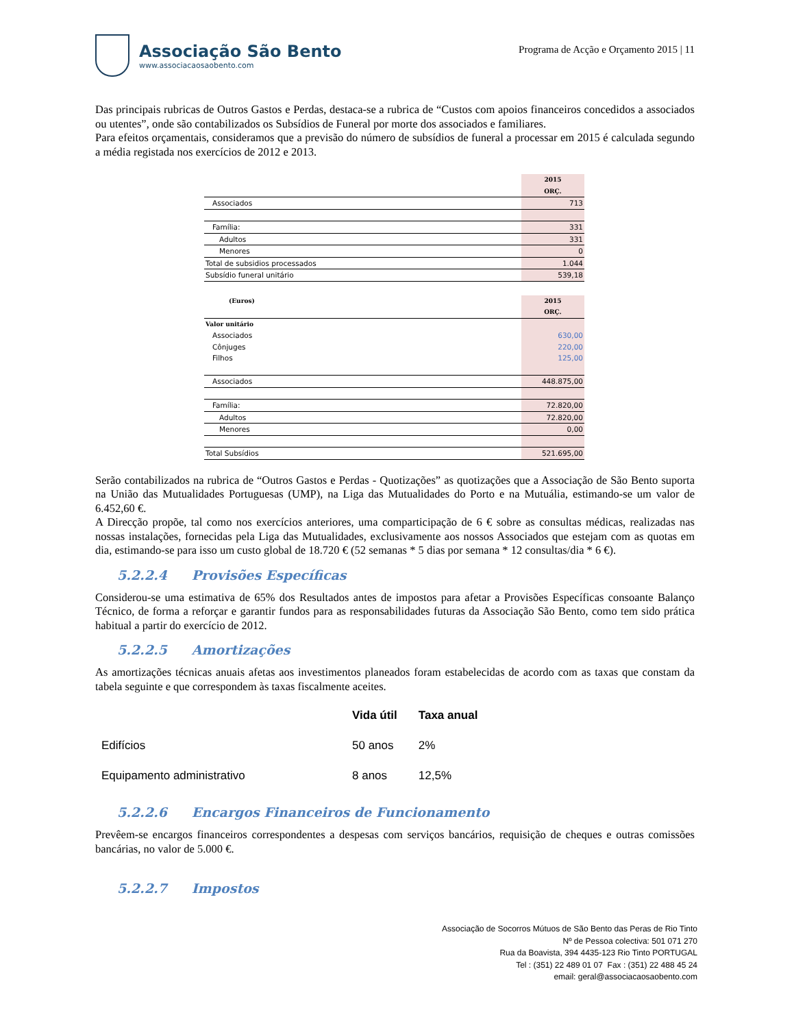Associação São Bento
www.associacaosaobento.com
Programa de Acção e Orçamento 2015 | 11
Das principais rubricas de Outros Gastos e Perdas, destaca-se a rubrica de “Custos com apoios financeiros concedidos a associados ou utentes”, onde são contabilizados os Subsídios de Funeral por morte dos associados e familiares.
Para efeitos orçamentais, consideramos que a previsão do número de subsídios de funeral a processar em 2015 é calculada segundo a média registada nos exercícios de 2012 e 2013.
| | 2015 |
| | ORÇ. |
| Associados | 713 |
| Família: | 331 |
| Adultos | 331 |
| Menores | 0 |
| Total de subsidios processados | 1.044 |
| Subsídio funeral unitário | 539,18 |
| (Euros) | 2015 |
| | ORÇ. |
| Valor unitário | |
| Associados | 630,00 |
| Cônjuges | 220,00 |
| Filhos | 125,00 |
| Associados | 448.875,00 |
| Família: | 72.820,00 |
| Adultos | 72.820,00 |
| Menores | 0,00 |
| Total Subsídios | 521.695,00 |
Serão contabilizados na rubrica de “Outros Gastos e Perdas - Quotizações” as quotizações que a Associação de São Bento suporta na União das Mutualidades Portuguesas (UMP), na Liga das Mutualidades do Porto e na Mutuália, estimando-se um valor de 6.452,60 €.
A Direcção propõe, tal como nos exercícios anteriores, uma comparticipação de 6 € sobre as consultas médicas, realizadas nas nossas instalações, fornecidas pela Liga das Mutualidades, exclusivamente aos nossos Associados que estejam com as quotas em dia, estimando-se para isso um custo global de 18.720 € (52 semanas * 5 dias por semana * 12 consultas/dia * 6 €).
5.2.2.4 Provisões Específicas
Considerou-se uma estimativa de 65% dos Resultados antes de impostos para afetar a Provisões Específicas consoante Balanço Técnico, de forma a reforçar e garantir fundos para as responsabilidades futuras da Associação São Bento, como tem sido prática habitual a partir do exercício de 2012.
5.2.2.5 Amortizações
As amortizações técnicas anuais afetas aos investimentos planeados foram estabelecidas de acordo com as taxas que constam da tabela seguinte e que correspondem às taxas fiscalmente aceites.
| | Vida útil | Taxa anual |
| --- | --- | --- |
| Edifícios | 50 anos | 2% |
| Equipamento administrativo | 8 anos | 12,5% |
5.2.2.6 Encargos Financeiros de Funcionamento
Prevêem-se encargos financeiros correspondentes a despesas com serviços bancários, requisição de cheques e outras comissões bancárias, no valor de 5.000 €.
5.2.2.7 Impostos
Associação de Socorros Mútuos de São Bento das Peras de Rio Tinto
Nº de Pessoa colectiva: 501 071 270
Rua da Boavista, 394 4435-123 Rio Tinto PORTUGAL
Tel : (351) 22 489 01 07 Fax : (351) 22 488 45 24
email: geral@associacaosaobento.com